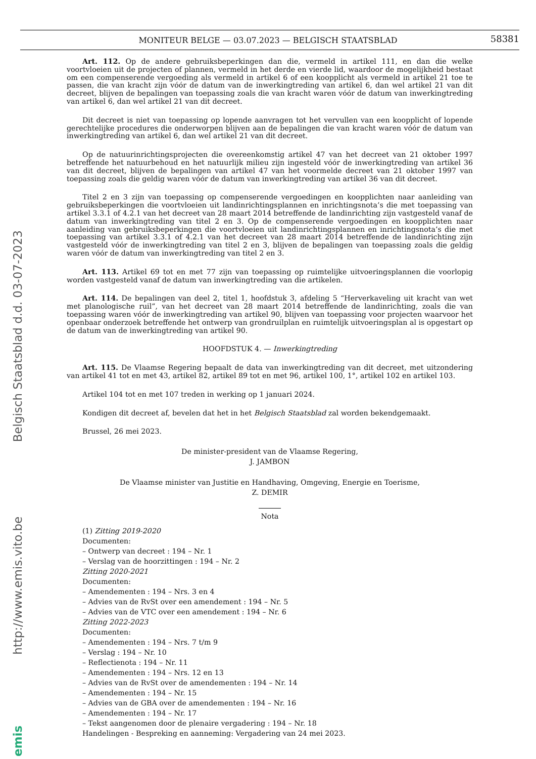MONITEUR BELGE — 03.07.2023 — BELGISCH STAATSBLAD
58381
emis http://www.emis.vito.be Belgisch Staatsblad d.d. 03-07-2023
Art. 112. Op de andere gebruiksbeperkingen dan die, vermeld in artikel 111, en dan die welke voortvloeien uit de projecten of plannen, vermeld in het derde en vierde lid, waardoor de mogelijkheid bestaat om een compenserende vergoeding als vermeld in artikel 6 of een koopplicht als vermeld in artikel 21 toe te passen, die van kracht zijn vóór de datum van de inwerkingtreding van artikel 6, dan wel artikel 21 van dit decreet, blijven de bepalingen van toepassing zoals die van kracht waren vóór de datum van inwerkingtreding van artikel 6, dan wel artikel 21 van dit decreet.
Dit decreet is niet van toepassing op lopende aanvragen tot het vervullen van een koopplicht of lopende gerechtelijke procedures die onderworpen blijven aan de bepalingen die van kracht waren vóór de datum van inwerkingtreding van artikel 6, dan wel artikel 21 van dit decreet.
Op de natuurinrichtingsprojecten die overeenkomstig artikel 47 van het decreet van 21 oktober 1997 betreffende het natuurbehoud en het natuurlijk milieu zijn ingesteld vóór de inwerkingtreding van artikel 36 van dit decreet, blijven de bepalingen van artikel 47 van het voormelde decreet van 21 oktober 1997 van toepassing zoals die geldig waren vóór de datum van inwerkingtreding van artikel 36 van dit decreet.
Titel 2 en 3 zijn van toepassing op compenserende vergoedingen en koopplichten naar aanleiding van gebruiksbeperkingen die voortvloeien uit landinrichtingsplannen en inrichtingsnota’s die met toepassing van artikel 3.3.1 of 4.2.1 van het decreet van 28 maart 2014 betreffende de landinrichting zijn vastgesteld vanaf de datum van inwerkingtreding van titel 2 en 3. Op de compenserende vergoedingen en koopplichten naar aanleiding van gebruiksbeperkingen die voortvloeien uit landinrichtingsplannen en inrichtingsnota’s die met toepassing van artikel 3.3.1 of 4.2.1 van het decreet van 28 maart 2014 betreffende de landinrichting zijn vastgesteld vóór de inwerkingtreding van titel 2 en 3, blijven de bepalingen van toepassing zoals die geldig waren vóór de datum van inwerkingtreding van titel 2 en 3.
Art. 113. Artikel 69 tot en met 77 zijn van toepassing op ruimtelijke uitvoeringsplannen die voorlopig worden vastgesteld vanaf de datum van inwerkingtreding van die artikelen.
Art. 114. De bepalingen van deel 2, titel 1, hoofdstuk 3, afdeling 5 “Herverkaveling uit kracht van wet met planologische ruil”, van het decreet van 28 maart 2014 betreffende de landinrichting, zoals die van toepassing waren vóór de inwerkingtreding van artikel 90, blijven van toepassing voor projecten waarvoor het openbaar onderzoek betreffende het ontwerp van grondruilplan en ruimtelijk uitvoeringsplan al is opgestart op de datum van de inwerkingtreding van artikel 90.
HOOFDSTUK 4. — Inwerkingtreding
Art. 115. De Vlaamse Regering bepaalt de data van inwerkingtreding van dit decreet, met uitzondering van artikel 41 tot en met 43, artikel 82, artikel 89 tot en met 96, artikel 100, 1°, artikel 102 en artikel 103.
Artikel 104 tot en met 107 treden in werking op 1 januari 2024.
Kondigen dit decreet af, bevelen dat het in het Belgisch Staatsblad zal worden bekendgemaakt.
Brussel, 26 mei 2023.
De minister-president van de Vlaamse Regering,
J. JAMBON
De Vlaamse minister van Justitie en Handhaving, Omgeving, Energie en Toerisme,
Z. DEMIR
Nota
(1) Zitting 2019-2020
Documenten:
– Ontwerp van decreet : 194 – Nr. 1
– Verslag van de hoorzittingen : 194 – Nr. 2
Zitting 2020-2021
Documenten:
– Amendementen : 194 – Nrs. 3 en 4
– Advies van de RvSt over een amendement : 194 – Nr. 5
– Advies van de VTC over een amendement : 194 – Nr. 6
Zitting 2022-2023
Documenten:
– Amendementen : 194 – Nrs. 7 t/m 9
– Verslag : 194 – Nr. 10
– Reflectienota : 194 – Nr. 11
– Amendementen : 194 – Nrs. 12 en 13
– Advies van de RvSt over de amendementen : 194 – Nr. 14
– Amendementen : 194 – Nr. 15
– Advies van de GBA over de amendementen : 194 – Nr. 16
– Amendementen : 194 – Nr. 17
– Tekst aangenomen door de plenaire vergadering : 194 – Nr. 18
Handelingen - Bespreking en aanneming: Vergadering van 24 mei 2023.